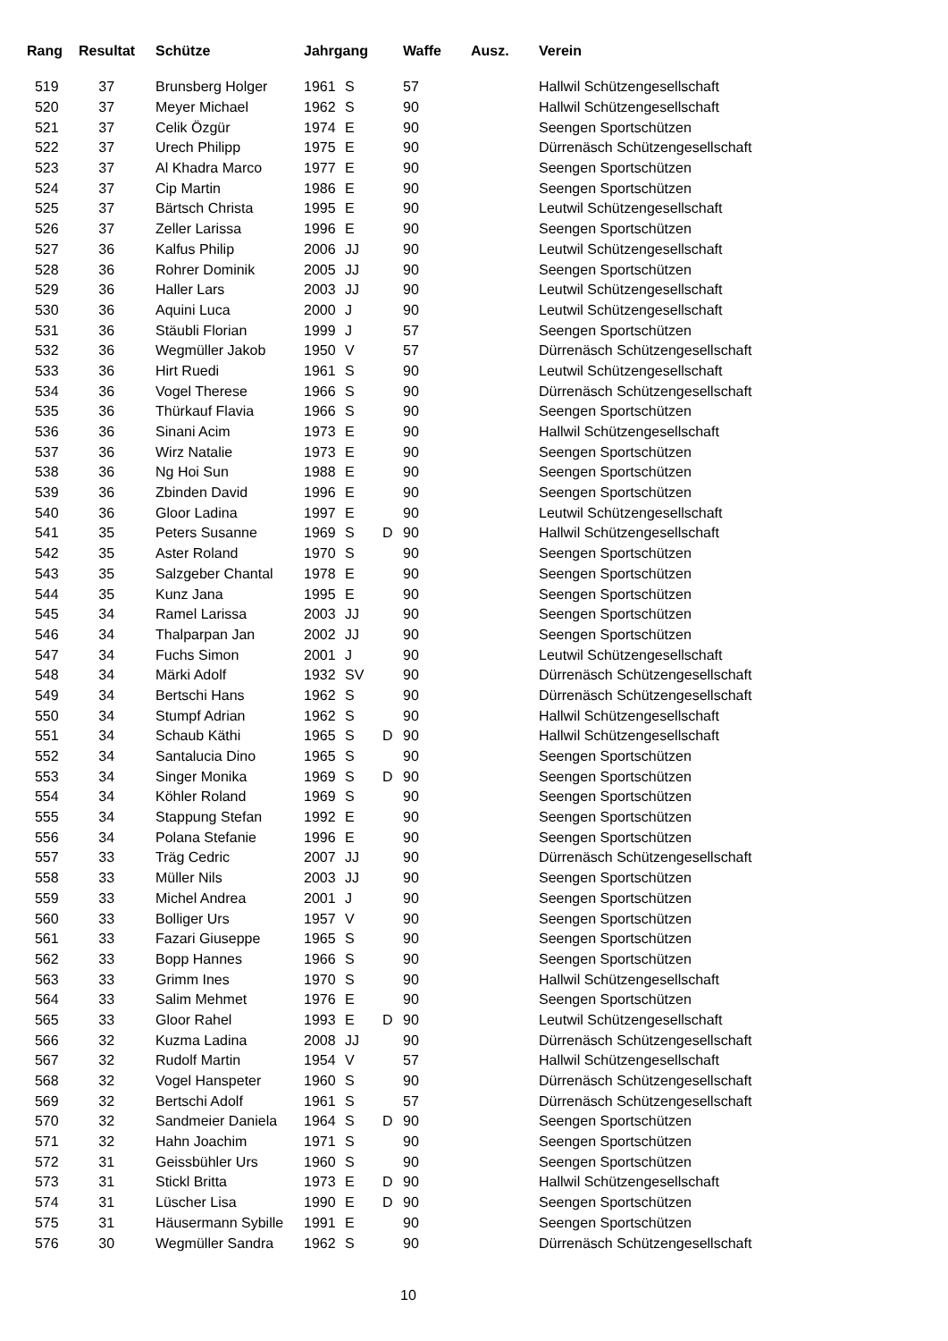| Rang | Resultat | Schütze | Jahrgang | | | Waffe | Ausz. | Verein |
| --- | --- | --- | --- | --- | --- | --- | --- | --- |
| 519 | 37 | Brunsberg Holger | 1961 | S | | 57 | | Hallwil Schützengesellschaft |
| 520 | 37 | Meyer Michael | 1962 | S | | 90 | | Hallwil Schützengesellschaft |
| 521 | 37 | Celik Özgür | 1974 | E | | 90 | | Seengen Sportschützen |
| 522 | 37 | Urech Philipp | 1975 | E | | 90 | | Dürrenäsch Schützengesellschaft |
| 523 | 37 | Al Khadra Marco | 1977 | E | | 90 | | Seengen Sportschützen |
| 524 | 37 | Cip Martin | 1986 | E | | 90 | | Seengen Sportschützen |
| 525 | 37 | Bärtsch Christa | 1995 | E | | 90 | | Leutwil Schützengesellschaft |
| 526 | 37 | Zeller Larissa | 1996 | E | | 90 | | Seengen Sportschützen |
| 527 | 36 | Kalfus Philip | 2006 | JJ | | 90 | | Leutwil Schützengesellschaft |
| 528 | 36 | Rohrer Dominik | 2005 | JJ | | 90 | | Seengen Sportschützen |
| 529 | 36 | Haller Lars | 2003 | JJ | | 90 | | Leutwil Schützengesellschaft |
| 530 | 36 | Aquini Luca | 2000 | J | | 90 | | Leutwil Schützengesellschaft |
| 531 | 36 | Stäubli Florian | 1999 | J | | 57 | | Seengen Sportschützen |
| 532 | 36 | Wegmüller Jakob | 1950 | V | | 57 | | Dürrenäsch Schützengesellschaft |
| 533 | 36 | Hirt Ruedi | 1961 | S | | 90 | | Leutwil Schützengesellschaft |
| 534 | 36 | Vogel Therese | 1966 | S | | 90 | | Dürrenäsch Schützengesellschaft |
| 535 | 36 | Thürkauf Flavia | 1966 | S | | 90 | | Seengen Sportschützen |
| 536 | 36 | Sinani Acim | 1973 | E | | 90 | | Hallwil Schützengesellschaft |
| 537 | 36 | Wirz Natalie | 1973 | E | | 90 | | Seengen Sportschützen |
| 538 | 36 | Ng Hoi Sun | 1988 | E | | 90 | | Seengen Sportschützen |
| 539 | 36 | Zbinden David | 1996 | E | | 90 | | Seengen Sportschützen |
| 540 | 36 | Gloor Ladina | 1997 | E | | 90 | | Leutwil Schützengesellschaft |
| 541 | 35 | Peters Susanne | 1969 | S | D | 90 | | Hallwil Schützengesellschaft |
| 542 | 35 | Aster Roland | 1970 | S | | 90 | | Seengen Sportschützen |
| 543 | 35 | Salzgeber Chantal | 1978 | E | | 90 | | Seengen Sportschützen |
| 544 | 35 | Kunz Jana | 1995 | E | | 90 | | Seengen Sportschützen |
| 545 | 34 | Ramel Larissa | 2003 | JJ | | 90 | | Seengen Sportschützen |
| 546 | 34 | Thalparpan Jan | 2002 | JJ | | 90 | | Seengen Sportschützen |
| 547 | 34 | Fuchs Simon | 2001 | J | | 90 | | Leutwil Schützengesellschaft |
| 548 | 34 | Märki Adolf | 1932 | SV | | 90 | | Dürrenäsch Schützengesellschaft |
| 549 | 34 | Bertschi Hans | 1962 | S | | 90 | | Dürrenäsch Schützengesellschaft |
| 550 | 34 | Stumpf Adrian | 1962 | S | | 90 | | Hallwil Schützengesellschaft |
| 551 | 34 | Schaub Käthi | 1965 | S | D | 90 | | Hallwil Schützengesellschaft |
| 552 | 34 | Santalucia Dino | 1965 | S | | 90 | | Seengen Sportschützen |
| 553 | 34 | Singer Monika | 1969 | S | D | 90 | | Seengen Sportschützen |
| 554 | 34 | Köhler Roland | 1969 | S | | 90 | | Seengen Sportschützen |
| 555 | 34 | Stappung Stefan | 1992 | E | | 90 | | Seengen Sportschützen |
| 556 | 34 | Polana Stefanie | 1996 | E | | 90 | | Seengen Sportschützen |
| 557 | 33 | Träg Cedric | 2007 | JJ | | 90 | | Dürrenäsch Schützengesellschaft |
| 558 | 33 | Müller Nils | 2003 | JJ | | 90 | | Seengen Sportschützen |
| 559 | 33 | Michel Andrea | 2001 | J | | 90 | | Seengen Sportschützen |
| 560 | 33 | Bolliger Urs | 1957 | V | | 90 | | Seengen Sportschützen |
| 561 | 33 | Fazari Giuseppe | 1965 | S | | 90 | | Seengen Sportschützen |
| 562 | 33 | Bopp Hannes | 1966 | S | | 90 | | Seengen Sportschützen |
| 563 | 33 | Grimm Ines | 1970 | S | | 90 | | Hallwil Schützengesellschaft |
| 564 | 33 | Salim Mehmet | 1976 | E | | 90 | | Seengen Sportschützen |
| 565 | 33 | Gloor Rahel | 1993 | E | D | 90 | | Leutwil Schützengesellschaft |
| 566 | 32 | Kuzma Ladina | 2008 | JJ | | 90 | | Dürrenäsch Schützengesellschaft |
| 567 | 32 | Rudolf Martin | 1954 | V | | 57 | | Hallwil Schützengesellschaft |
| 568 | 32 | Vogel Hanspeter | 1960 | S | | 90 | | Dürrenäsch Schützengesellschaft |
| 569 | 32 | Bertschi Adolf | 1961 | S | | 57 | | Dürrenäsch Schützengesellschaft |
| 570 | 32 | Sandmeier Daniela | 1964 | S | D | 90 | | Seengen Sportschützen |
| 571 | 32 | Hahn Joachim | 1971 | S | | 90 | | Seengen Sportschützen |
| 572 | 31 | Geissbühler Urs | 1960 | S | | 90 | | Seengen Sportschützen |
| 573 | 31 | Stickl Britta | 1973 | E | D | 90 | | Hallwil Schützengesellschaft |
| 574 | 31 | Lüscher Lisa | 1990 | E | D | 90 | | Seengen Sportschützen |
| 575 | 31 | Häusermann Sybille | 1991 | E | | 90 | | Seengen Sportschützen |
| 576 | 30 | Wegmüller Sandra | 1962 | S | | 90 | | Dürrenäsch Schützengesellschaft |
10